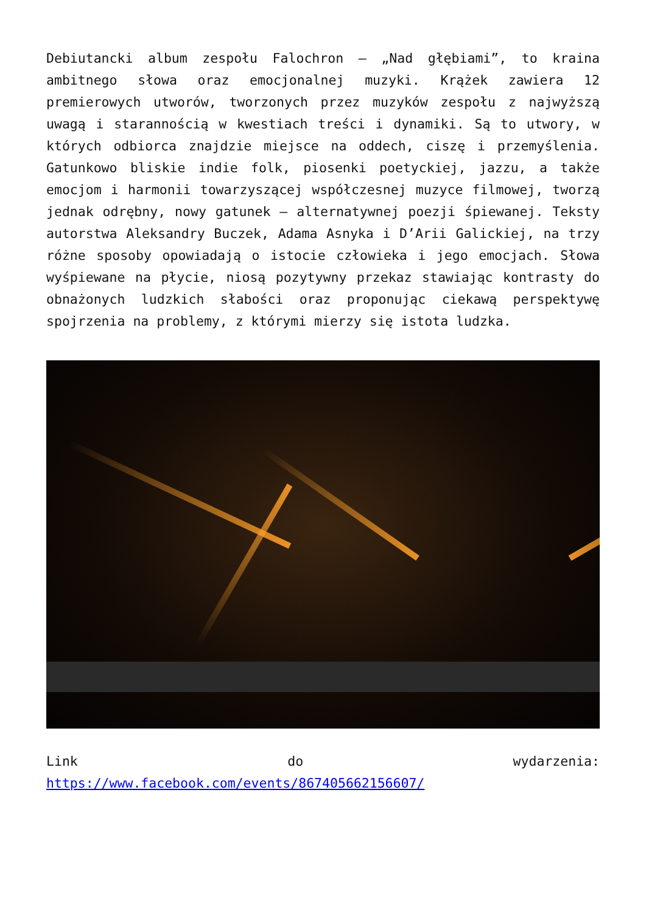Debiutancki album zespołu Falochron – „Nad głębiami”, to kraina ambitnego słowa oraz emocjonalnej muzyki. Krążek zawiera 12 premierowych utworów, tworzonych przez muzyków zespołu z najwyższą uwagą i starannością w kwestiach treści i dynamiki. Są to utwory, w których odbiorca znajdzie miejsce na oddech, ciszę i przemyślenia. Gatunkowo bliskie indie folk, piosenki poetyckiej, jazzu, a także emocjom i harmonii towarzyszącej współczesnej muzyce filmowej, tworzą jednak odrębny, nowy gatunek – alternatywnej poezji śpiewanej. Teksty autorstwa Aleksandry Buczek, Adama Asnyka i D’Arii Galickiej, na trzy różne sposoby opowiadają o istocie człowieka i jego emocjach. Słowa wyśpiewane na płycie, niosą pozytywny przekaz stawiając kontrasty do obnażonych ludzkich słabości oraz proponując ciekawą perspektywę spojrzenia na problemy, z którymi mierzy się istota ludzka.
Link do wydarzenia:
https://www.facebook.com/events/867405662156607/